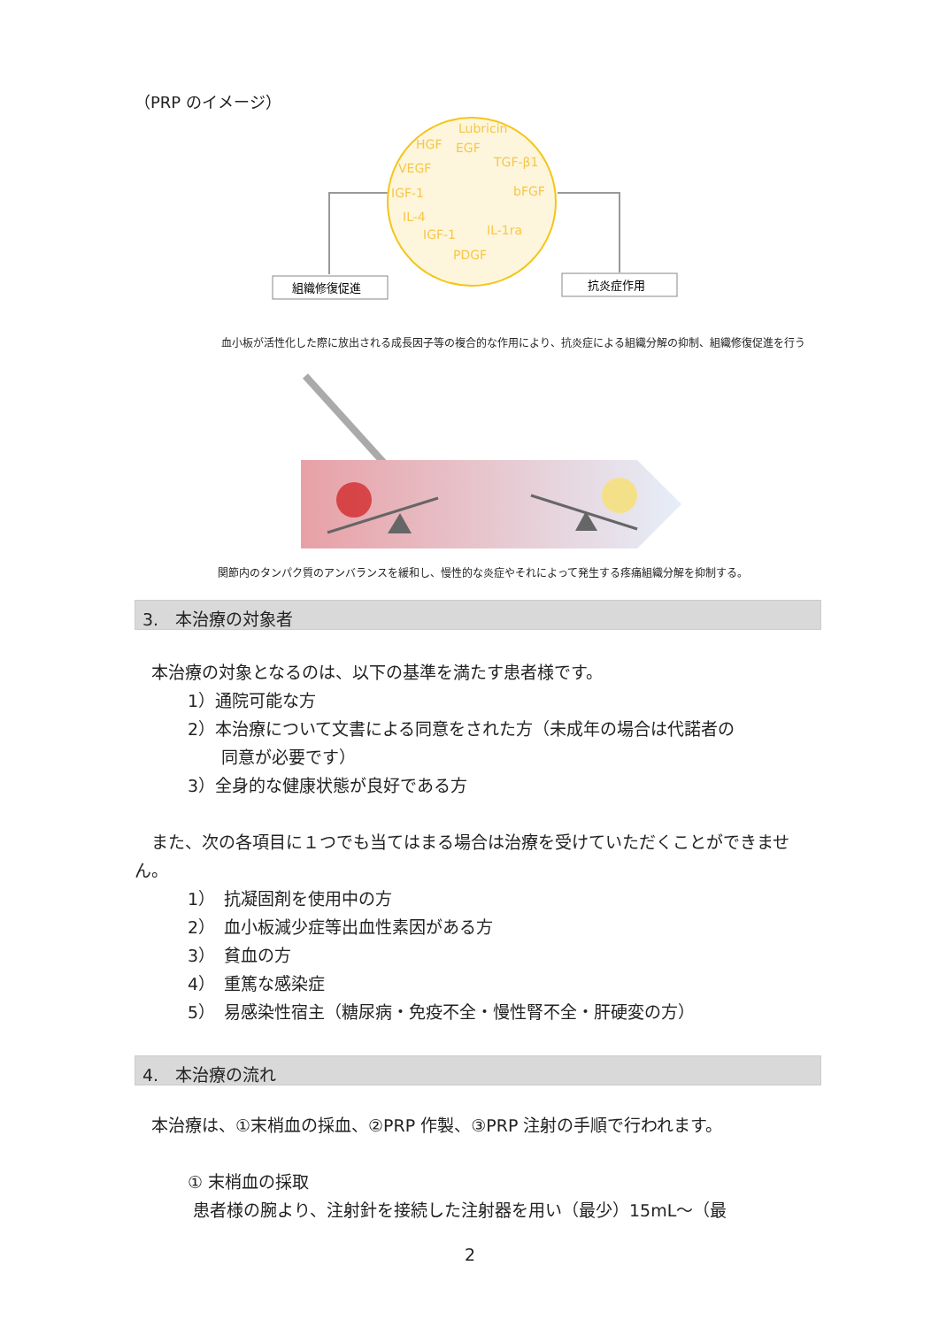（PRP のイメージ）
Lubricin
HGF
EGF
TGF-β1
VEGF
bFGF
IGF-1
IL-4
IL-1ra
IGF-1
PDGF
組織修復促進
抗炎症作用
血小板が活性化した際に放出される成長因子等の複合的な作用により、抗炎症による組織分解の抑制、組織修復促進を行う
関節内のタンパク質のアンバランスを緩和し、慢性的な炎症やそれによって発生する疼痛組織分解を抑制する。
3.　本治療の対象者
　本治療の対象となるのは、以下の基準を満たす患者様です。
1）通院可能な方
2）本治療について文書による同意をされた方（未成年の場合は代諾者の
　　同意が必要です）
3）全身的な健康状態が良好である方
　また、次の各項目に１つでも当てはまる場合は治療を受けていただくことができません。
1）　抗凝固剤を使用中の方
2）　血小板減少症等出血性素因がある方
3）　貧血の方
4）　重篤な感染症
5）　易感染性宿主（糖尿病・免疫不全・慢性腎不全・肝硬変の方）
4.　本治療の流れ
　本治療は、①末梢血の採血、②PRP 作製、③PRP 注射の手順で行われます。
① 末梢血の採取
患者様の腕より、注射針を接続した注射器を用い（最少）15mL～（最
2